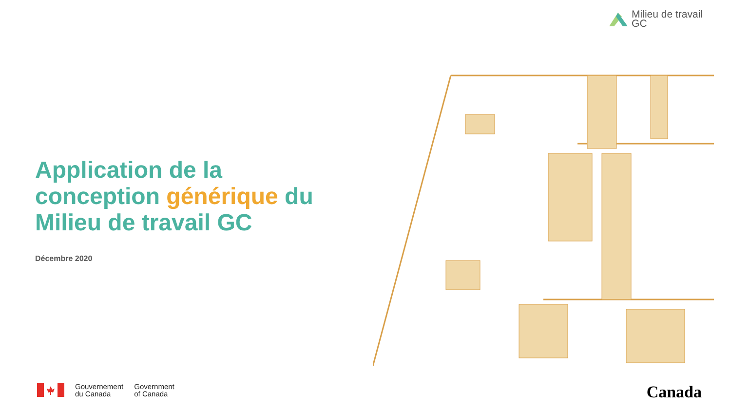Milieu de travail
GC
Application de la conception générique du Milieu de travail GC
Décembre 2020
Gouvernement
du Canada
Government
of Canada
Canada